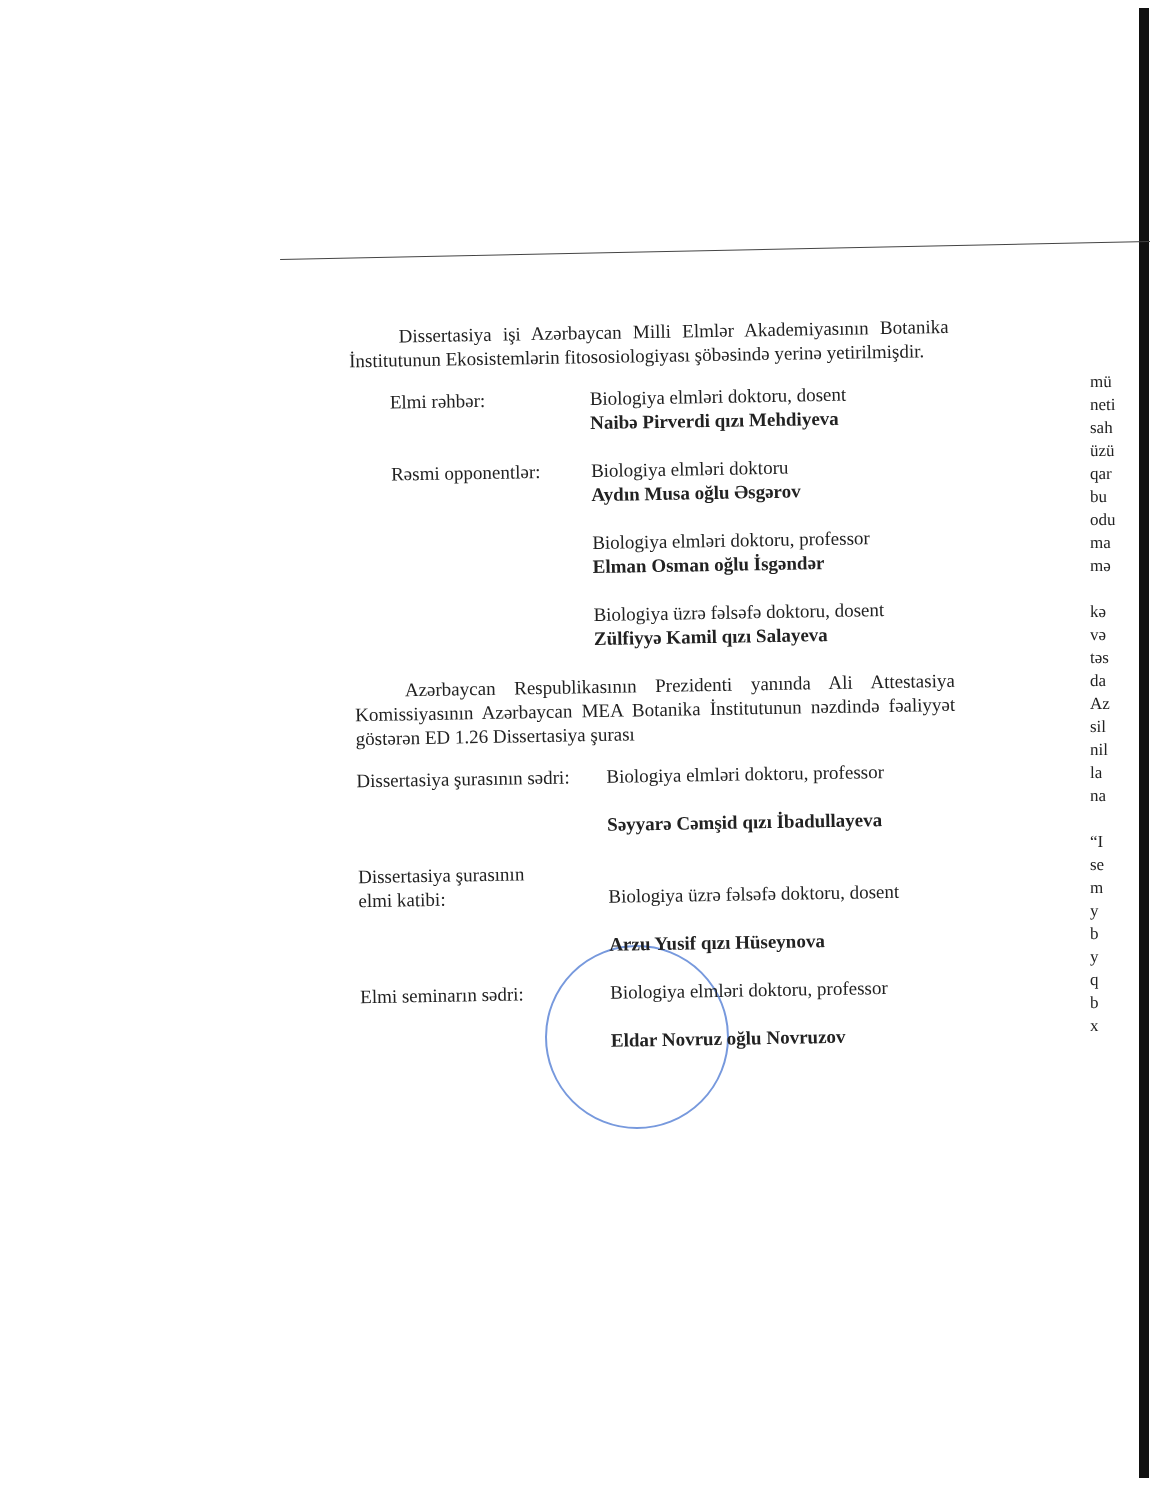Dissertasiya işi Azərbaycan Milli Elmlər Akademiyasının Botanika İnstitutunun Ekosistemlərin fitososiologiyası şöbəsində yerinə yetirilmişdir.
Elmi rəhbər:
Biologiya elmləri doktoru, dosent
Naibə Pirverdi qızı Mehdiyeva
Rəsmi opponentlər:
Biologiya elmləri doktoru
Aydın Musa oğlu Əsgərov
Biologiya elmləri doktoru, professor
Elman Osman oğlu İsgəndər
Biologiya üzrə fəlsəfə doktoru, dosent
Zülfiyyə Kamil qızı Salayeva
Azərbaycan Respublikasının Prezidenti yanında Ali Attestasiya Komissiyasının Azərbaycan MEA Botanika İnstitutunun nəzdində fəaliyyət göstərən ED 1.26 Dissertasiya şurası
Dissertasiya şurasının sədri:
Biologiya elmləri doktoru, professor
Səyyarə Cəmşid qızı İbadullayeva
Dissertasiya şurasının
elmi katibi:
Biologiya üzrə fəlsəfə doktoru, dosent
Arzu Yusif qızı Hüseynova
Elmi seminarın sədri:
Biologiya elmləri doktoru, professor
Eldar Novruz oğlu Novruzov
mü
neti
sah
üzü
qar
bu
odu
ma
mə
kə
və
təs
da
Az
sil
nil
la
na
“I
se
m
y
b
y
q
b
x